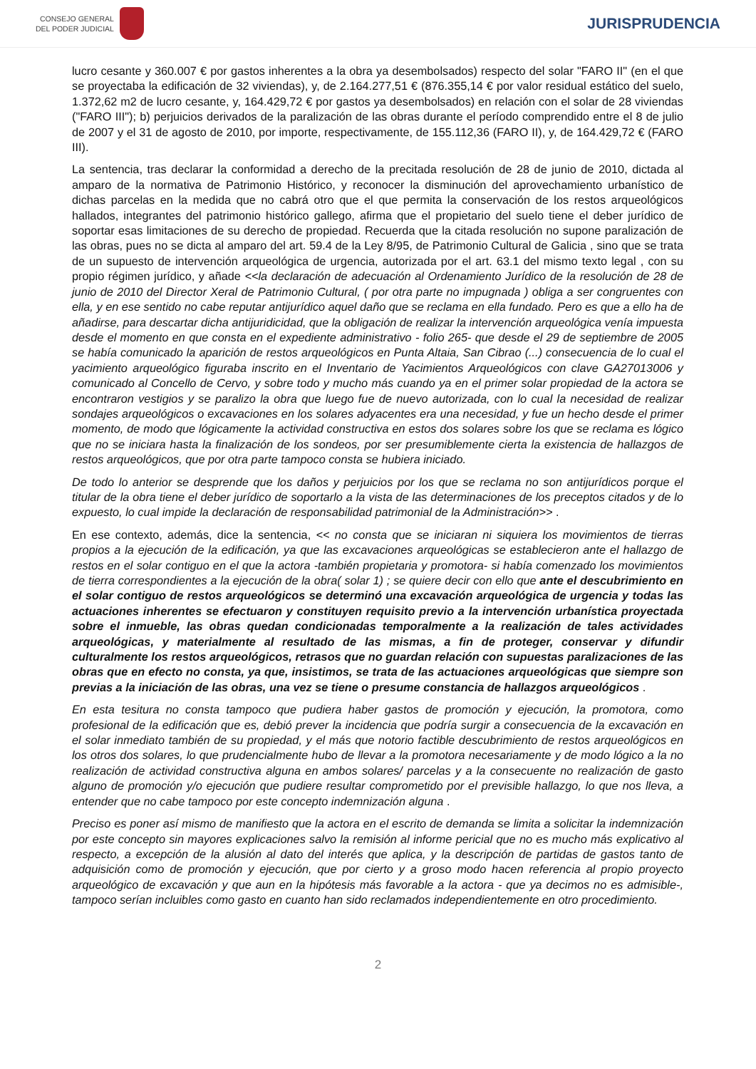CONSEJO GENERAL
DEL PODER JUDICIAL
JURISPRUDENCIA
lucro cesante y 360.007 € por gastos inherentes a la obra ya desembolsados) respecto del solar "FARO II" (en el que se proyectaba la edificación de 32 viviendas), y, de 2.164.277,51 € (876.355,14 € por valor residual estático del suelo, 1.372,62 m2 de lucro cesante, y, 164.429,72 € por gastos ya desembolsados) en relación con el solar de 28 viviendas ("FARO III"); b) perjuicios derivados de la paralización de las obras durante el período comprendido entre el 8 de julio de 2007 y el 31 de agosto de 2010, por importe, respectivamente, de 155.112,36 (FARO II), y, de 164.429,72 € (FARO III).
La sentencia, tras declarar la conformidad a derecho de la precitada resolución de 28 de junio de 2010, dictada al amparo de la normativa de Patrimonio Histórico, y reconocer la disminución del aprovechamiento urbanístico de dichas parcelas en la medida que no cabrá otro que el que permita la conservación de los restos arqueológicos hallados, integrantes del patrimonio histórico gallego, afirma que el propietario del suelo tiene el deber jurídico de soportar esas limitaciones de su derecho de propiedad. Recuerda que la citada resolución no supone paralización de las obras, pues no se dicta al amparo del art. 59.4 de la Ley 8/95, de Patrimonio Cultural de Galicia , sino que se trata de un supuesto de intervención arqueológica de urgencia, autorizada por el art. 63.1 del mismo texto legal , con su propio régimen jurídico, y añade <<la declaración de adecuación al Ordenamiento Jurídico de la resolución de 28 de junio de 2010 del Director Xeral de Patrimonio Cultural, ( por otra parte no impugnada ) obliga a ser congruentes con ella, y en ese sentido no cabe reputar antijurídico aquel daño que se reclama en ella fundado. Pero es que a ello ha de añadirse, para descartar dicha antijuridicidad, que la obligación de realizar la intervención arqueológica venía impuesta desde el momento en que consta en el expediente administrativo - folio 265- que desde el 29 de septiembre de 2005 se había comunicado la aparición de restos arqueológicos en Punta Altaia, San Cibrao (...) consecuencia de lo cual el yacimiento arqueológico figuraba inscrito en el Inventario de Yacimientos Arqueológicos con clave GA27013006 y comunicado al Concello de Cervo, y sobre todo y mucho más cuando ya en el primer solar propiedad de la actora se encontraron vestigios y se paralizo la obra que luego fue de nuevo autorizada, con lo cual la necesidad de realizar sondajes arqueológicos o excavaciones en los solares adyacentes era una necesidad, y fue un hecho desde el primer momento, de modo que lógicamente la actividad constructiva en estos dos solares sobre los que se reclama es lógico que no se iniciara hasta la finalización de los sondeos, por ser presumiblemente cierta la existencia de hallazgos de restos arqueológicos, que por otra parte tampoco consta se hubiera iniciado.
De todo lo anterior se desprende que los daños y perjuicios por los que se reclama no son antijurídicos porque el titular de la obra tiene el deber jurídico de soportarlo a la vista de las determinaciones de los preceptos citados y de lo expuesto, lo cual impide la declaración de responsabilidad patrimonial de la Administración>> .
En ese contexto, además, dice la sentencia, << no consta que se iniciaran ni siquiera los movimientos de tierras propios a la ejecución de la edificación, ya que las excavaciones arqueológicas se establecieron ante el hallazgo de restos en el solar contiguo en el que la actora -también propietaria y promotora- si había comenzado los movimientos de tierra correspondientes a la ejecución de la obra( solar 1) ; se quiere decir con ello que ante el descubrimiento en el solar contiguo de restos arqueológicos se determinó una excavación arqueológica de urgencia y todas las actuaciones inherentes se efectuaron y constituyen requisito previo a la intervención urbanística proyectada sobre el inmueble, las obras quedan condicionadas temporalmente a la realización de tales actividades arqueológicas, y materialmente al resultado de las mismas, a fin de proteger, conservar y difundir culturalmente los restos arqueológicos, retrasos que no guardan relación con supuestas paralizaciones de las obras que en efecto no consta, ya que, insistimos, se trata de las actuaciones arqueológicas que siempre son previas a la iniciación de las obras, una vez se tiene o presume constancia de hallazgos arqueológicos .
En esta tesitura no consta tampoco que pudiera haber gastos de promoción y ejecución, la promotora, como profesional de la edificación que es, debió prever la incidencia que podría surgir a consecuencia de la excavación en el solar inmediato también de su propiedad, y el más que notorio factible descubrimiento de restos arqueológicos en los otros dos solares, lo que prudencialmente hubo de llevar a la promotora necesariamente y de modo lógico a la no realización de actividad constructiva alguna en ambos solares/ parcelas y a la consecuente no realización de gasto alguno de promoción y/o ejecución que pudiere resultar comprometido por el previsible hallazgo, lo que nos lleva, a entender que no cabe tampoco por este concepto indemnización alguna .
Preciso es poner así mismo de manifiesto que la actora en el escrito de demanda se limita a solicitar la indemnización por este concepto sin mayores explicaciones salvo la remisión al informe pericial que no es mucho más explicativo al respecto, a excepción de la alusión al dato del interés que aplica, y la descripción de partidas de gastos tanto de adquisición como de promoción y ejecución, que por cierto y a groso modo hacen referencia al propio proyecto arqueológico de excavación y que aun en la hipótesis más favorable a la actora - que ya decimos no es admisible-, tampoco serían incluibles como gasto en cuanto han sido reclamados independientemente en otro procedimiento.
2